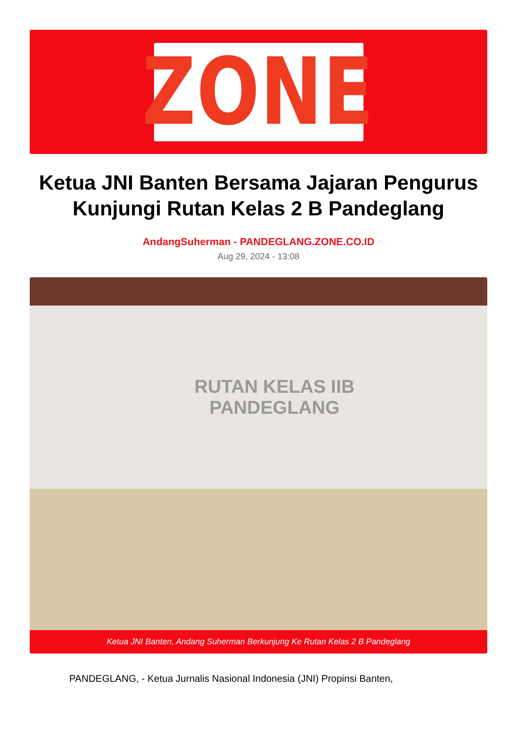ZONE
Ketua JNI Banten Bersama Jajaran Pengurus Kunjungi Rutan Kelas 2 B Pandeglang
AndangSuherman - PANDEGLANG.ZONE.CO.ID
Aug 29, 2024 - 13:08
RUTAN KELAS IIB
PANDEGLANG
Ketua JNI Banten, Andang Suherman Berkunjung Ke Rutan Kelas 2 B Pandeglang
PANDEGLANG, - Ketua Jurnalis Nasional Indonesia (JNI) Propinsi Banten,